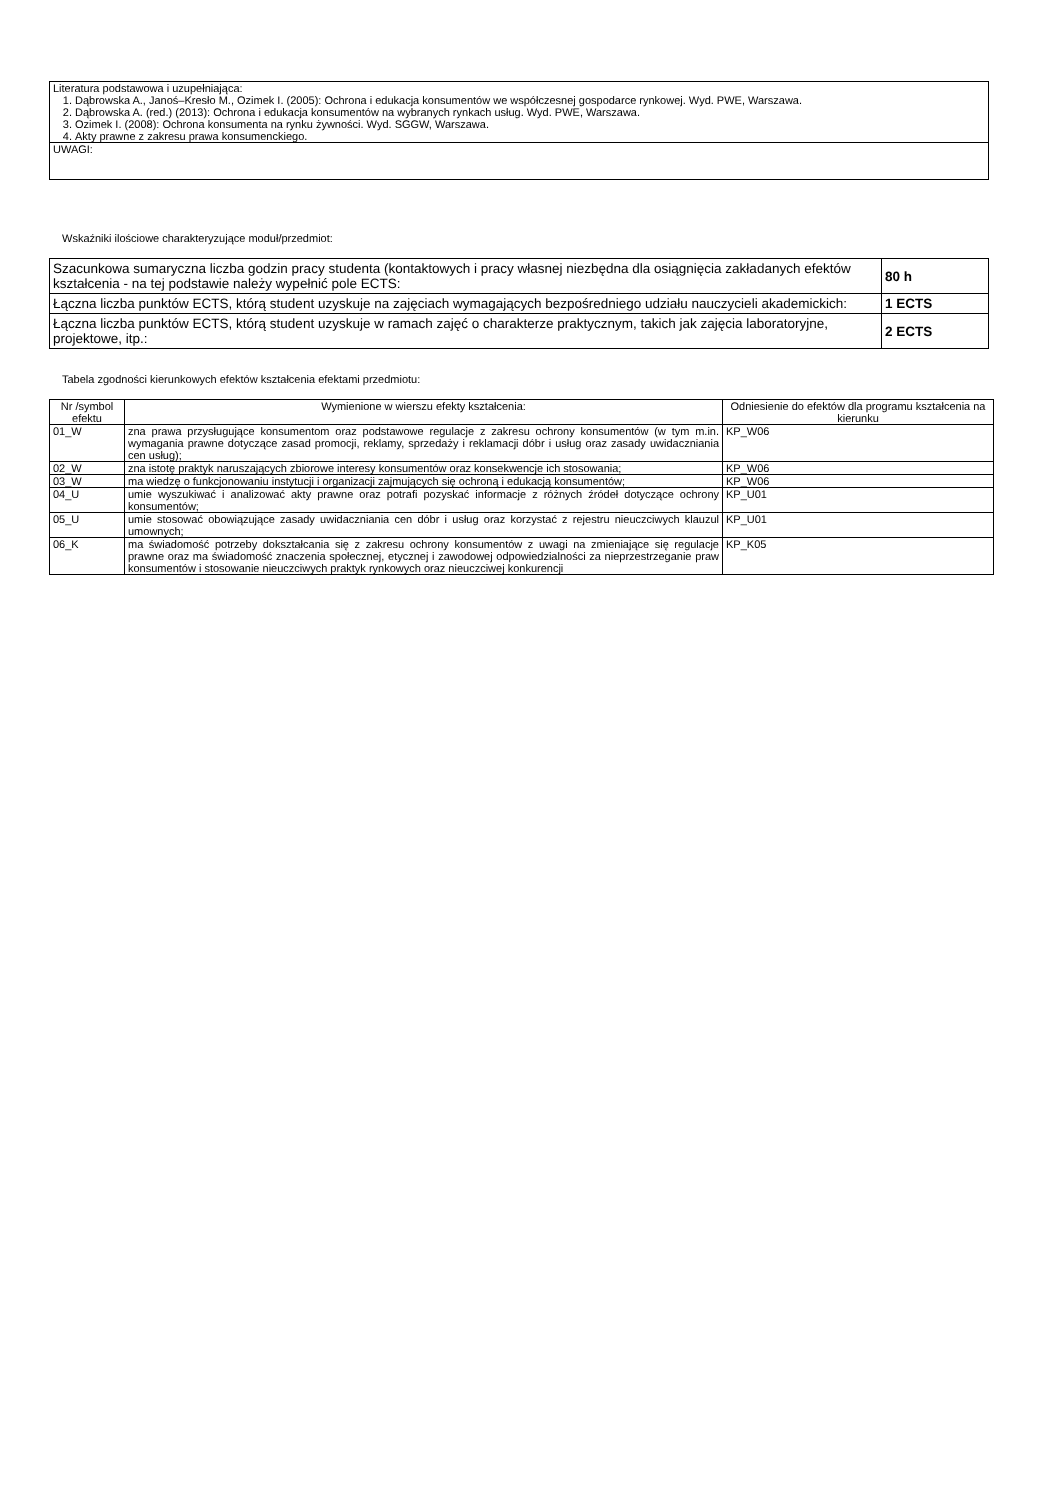| Literatura podstawowa i uzupełniająca: 1. Dąbrowska A., Janoś–Kresło M., Ozimek I. (2005): Ochrona i edukacja konsumentów we współczesnej gospodarce rynkowej. Wyd. PWE, Warszawa. 2. Dąbrowska A. (red.) (2013): Ochrona i edukacja konsumentów na wybranych rynkach usług. Wyd. PWE, Warszawa. 3. Ozimek I. (2008): Ochrona konsumenta na rynku żywności. Wyd. SGGW, Warszawa. 4. Akty prawne z zakresu prawa konsumenckiego. |
| UWAGI: |
Wskaźniki ilościowe charakteryzujące moduł/przedmiot:
| Szacunkowa sumaryczna liczba godzin pracy studenta (kontaktowych i pracy własnej niezbędna dla osiągnięcia zakładanych efektów kształcenia - na tej podstawie należy wypełnić pole ECTS: | 80 h |
| Łączna liczba punktów ECTS, którą student uzyskuje na zajęciach wymagających bezpośredniego udziału nauczycieli akademickich: | 1 ECTS |
| Łączna liczba punktów ECTS, którą student uzyskuje w ramach zajęć o charakterze praktycznym, takich jak zajęcia laboratoryjne, projektowe, itp.: | 2 ECTS |
Tabela zgodności kierunkowych efektów kształcenia efektami przedmiotu:
| Nr /symbol efektu | Wymienione w wierszu efekty kształcenia: | Odniesienie do efektów dla programu kształcenia na kierunku |
| --- | --- | --- |
| 01_W | zna prawa przysługujące konsumentom oraz podstawowe regulacje z zakresu ochrony konsumentów (w tym m.in. wymagania prawne dotyczące zasad promocji, reklamy, sprzedaży i reklamacji dóbr i usług oraz zasady uwidaczniania cen usług); | KP_W06 |
| 02_W | zna istotę praktyk naruszających zbiorowe interesy konsumentów oraz konsekwencje ich stosowania; | KP_W06 |
| 03_W | ma wiedzę o funkcjonowaniu instytucji i organizacji zajmujących się ochroną i edukacją konsumentów; | KP_W06 |
| 04_U | umie wyszukiwać i analizować akty prawne oraz potrafi pozyskać informacje z różnych źródeł dotyczące ochrony konsumentów; | KP_U01 |
| 05_U | umie stosować obowiązujące zasady uwidaczniania cen dóbr i usług oraz korzystać z rejestru nieuczciwych klauzul umownych; | KP_U01 |
| 06_K | ma świadomość potrzeby dokształcania się z zakresu ochrony konsumentów z uwagi na zmieniające się regulacje prawne oraz ma świadomość znaczenia społecznej, etycznej i zawodowej odpowiedzialności za nieprzestrzeganie praw konsumentów i stosowanie nieuczciwych praktyk rynkowych oraz nieuczciwej konkurencji | KP_K05 |